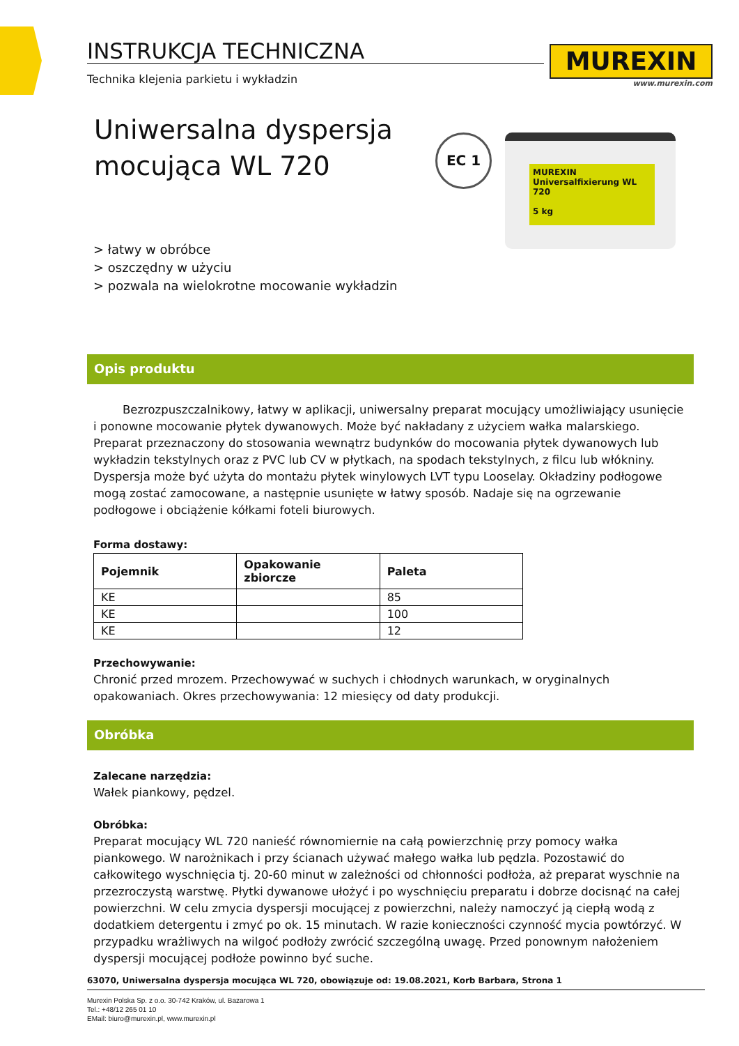INSTRUKCJA TECHNICZNA
Technika klejenia parkietu i wykładzin
MUREXIN
www.murexin.com
Uniwersalna dyspersja mocująca WL 720
EC 1
MUREXIN
Universalfixierung WL 720
5 kg
> łatwy w obróbce
> oszczędny w użyciu
> pozwala na wielokrotne mocowanie wykładzin
Opis produktu
Bezrozpuszczalnikowy, łatwy w aplikacji, uniwersalny preparat mocujący umożliwiający usunięcie i ponowne mocowanie płytek dywanowych. Może być nakładany z użyciem wałka malarskiego. Preparat przeznaczony do stosowania wewnątrz budynków do mocowania płytek dywanowych lub wykładzin tekstylnych oraz z PVC lub CV w płytkach, na spodach tekstylnych, z filcu lub włókniny. Dyspersja może być użyta do montażu płytek winylowych LVT typu Looselay. Okładziny podłogowe mogą zostać zamocowane, a następnie usunięte w łatwy sposób. Nadaje się na ogrzewanie podłogowe i obciążenie kółkami foteli biurowych.
Forma dostawy:
| Pojemnik | Opakowanie zbiorcze | Paleta |
| --- | --- | --- |
| KE | | 85 |
| KE | | 100 |
| KE | | 12 |
Przechowywanie:
Chronić przed mrozem. Przechowywać w suchych i chłodnych warunkach, w oryginalnych opakowaniach. Okres przechowywania: 12 miesięcy od daty produkcji.
Obróbka
Zalecane narzędzia:
Wałek piankowy, pędzel.
Obróbka:
Preparat mocujący WL 720 nanieść równomiernie na całą powierzchnię przy pomocy wałka piankowego. W narożnikach i przy ścianach używać małego wałka lub pędzla. Pozostawić do całkowitego wyschnięcia tj. 20-60 minut w zależności od chłonności podłoża, aż preparat wyschnie na przezroczystą warstwę. Płytki dywanowe ułożyć i po wyschnięciu preparatu i dobrze docisnąć na całej powierzchni. W celu zmycia dyspersji mocującej z powierzchni, należy namoczyć ją ciepłą wodą z dodatkiem detergentu i zmyć po ok. 15 minutach. W razie konieczności czynność mycia powtórzyć. W przypadku wrażliwych na wilgoć podłoży zwrócić szczególną uwagę. Przed ponownym nałożeniem dyspersji mocującej podłoże powinno być suche.
63070, Uniwersalna dyspersja mocująca WL 720, obowiązuje od: 19.08.2021, Korb Barbara, Strona 1
Murexin Polska Sp. z o.o. 30-742 Kraków, ul. Bazarowa 1
Tel.: +48/12 265 01 10
EMail: biuro@murexin.pl, www.murexin.pl